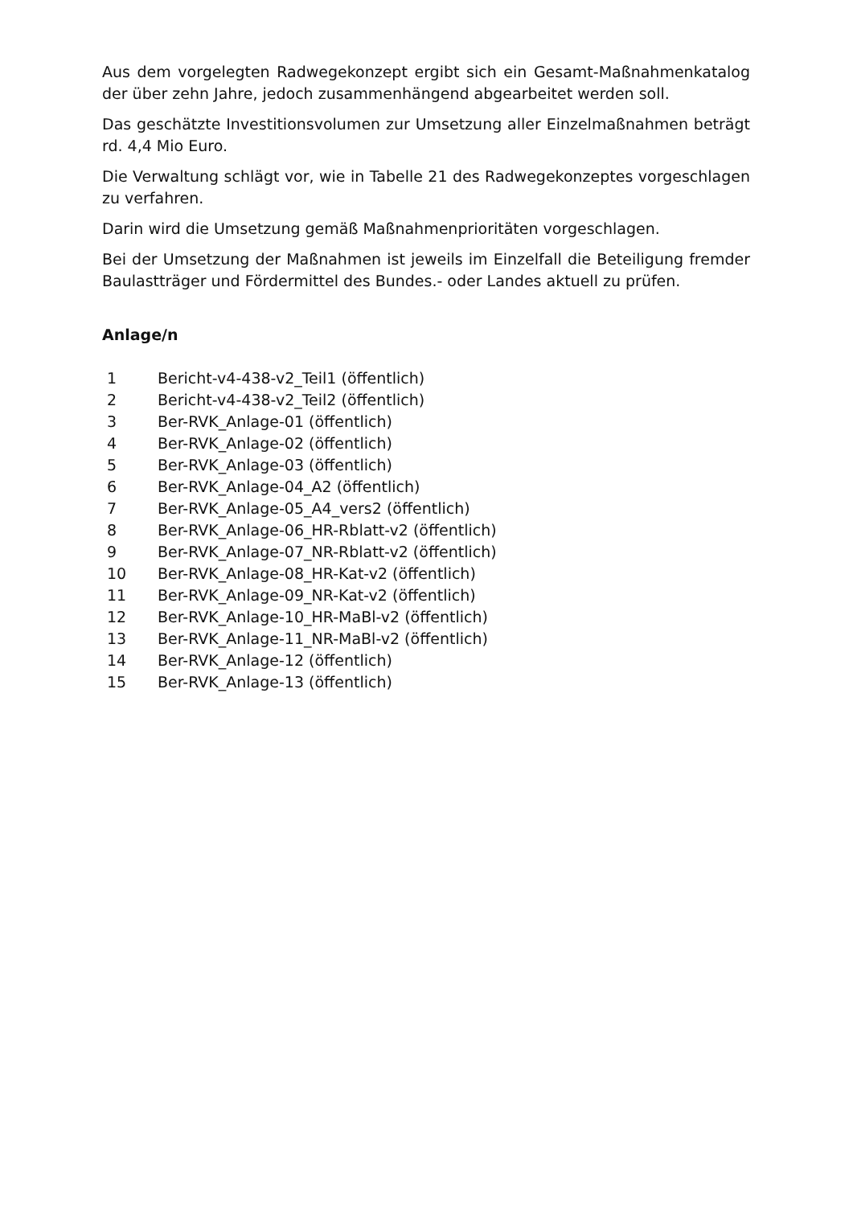Aus dem vorgelegten Radwegekonzept ergibt sich ein Gesamt-Maßnahmenkatalog der über zehn Jahre, jedoch zusammenhängend abgearbeitet werden soll.
Das geschätzte Investitionsvolumen zur Umsetzung aller Einzelmaßnahmen beträgt rd. 4,4 Mio Euro.
Die Verwaltung schlägt vor, wie in Tabelle 21 des Radwegekonzeptes vorgeschlagen zu verfahren.
Darin wird die Umsetzung gemäß Maßnahmenprioritäten vorgeschlagen.
Bei der Umsetzung der Maßnahmen ist jeweils im Einzelfall die Beteiligung fremder Baulastträger und Fördermittel des Bundes.- oder Landes aktuell zu prüfen.
Anlage/n
| 1 | Bericht-v4-438-v2_Teil1 (öffentlich) |
| 2 | Bericht-v4-438-v2_Teil2 (öffentlich) |
| 3 | Ber-RVK_Anlage-01 (öffentlich) |
| 4 | Ber-RVK_Anlage-02 (öffentlich) |
| 5 | Ber-RVK_Anlage-03 (öffentlich) |
| 6 | Ber-RVK_Anlage-04_A2 (öffentlich) |
| 7 | Ber-RVK_Anlage-05_A4_vers2 (öffentlich) |
| 8 | Ber-RVK_Anlage-06_HR-Rblatt-v2 (öffentlich) |
| 9 | Ber-RVK_Anlage-07_NR-Rblatt-v2 (öffentlich) |
| 10 | Ber-RVK_Anlage-08_HR-Kat-v2 (öffentlich) |
| 11 | Ber-RVK_Anlage-09_NR-Kat-v2 (öffentlich) |
| 12 | Ber-RVK_Anlage-10_HR-MaBl-v2 (öffentlich) |
| 13 | Ber-RVK_Anlage-11_NR-MaBl-v2 (öffentlich) |
| 14 | Ber-RVK_Anlage-12 (öffentlich) |
| 15 | Ber-RVK_Anlage-13 (öffentlich) |